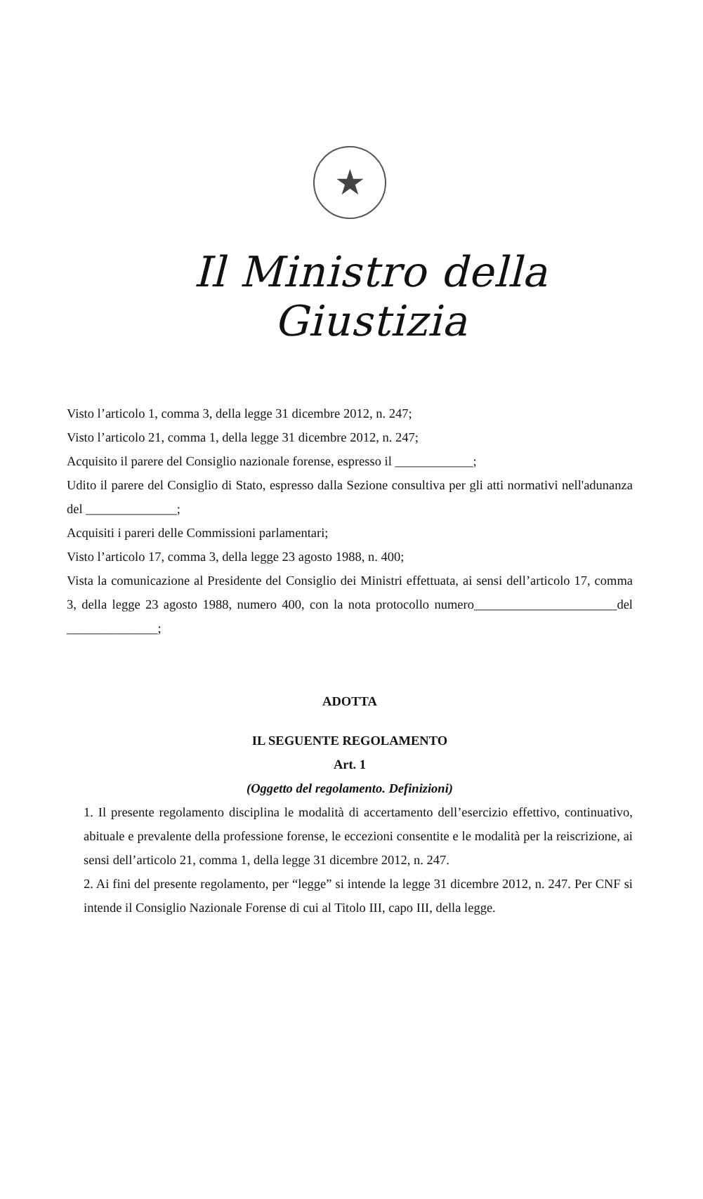★
Il Ministro della Giustizia
Visto l’articolo 1, comma 3, della legge 31 dicembre 2012, n. 247;
Visto l’articolo 21, comma 1, della legge 31 dicembre 2012, n. 247;
Acquisito il parere del Consiglio nazionale forense, espresso il ____________;
Udito il parere del Consiglio di Stato, espresso dalla Sezione consultiva per gli atti normativi nell'adunanza del ______________;
Acquisiti i pareri delle Commissioni parlamentari;
Visto l’articolo 17, comma 3, della legge 23 agosto 1988, n. 400;
Vista la comunicazione al Presidente del Consiglio dei Ministri effettuata, ai sensi dell’articolo 17, comma 3, della legge 23 agosto 1988, numero 400, con la nota protocollo numero______________________del ______________;
ADOTTA
IL SEGUENTE REGOLAMENTO
Art. 1
(Oggetto del regolamento. Definizioni)
1. Il presente regolamento disciplina le modalità di accertamento dell’esercizio effettivo, continuativo, abituale e prevalente della professione forense, le eccezioni consentite e le modalità per la reiscrizione, ai sensi dell’articolo 21, comma 1, della legge 31 dicembre 2012, n. 247.
2. Ai fini del presente regolamento, per “legge” si intende la legge 31 dicembre 2012, n. 247. Per CNF si intende il Consiglio Nazionale Forense di cui al Titolo III, capo III, della legge.